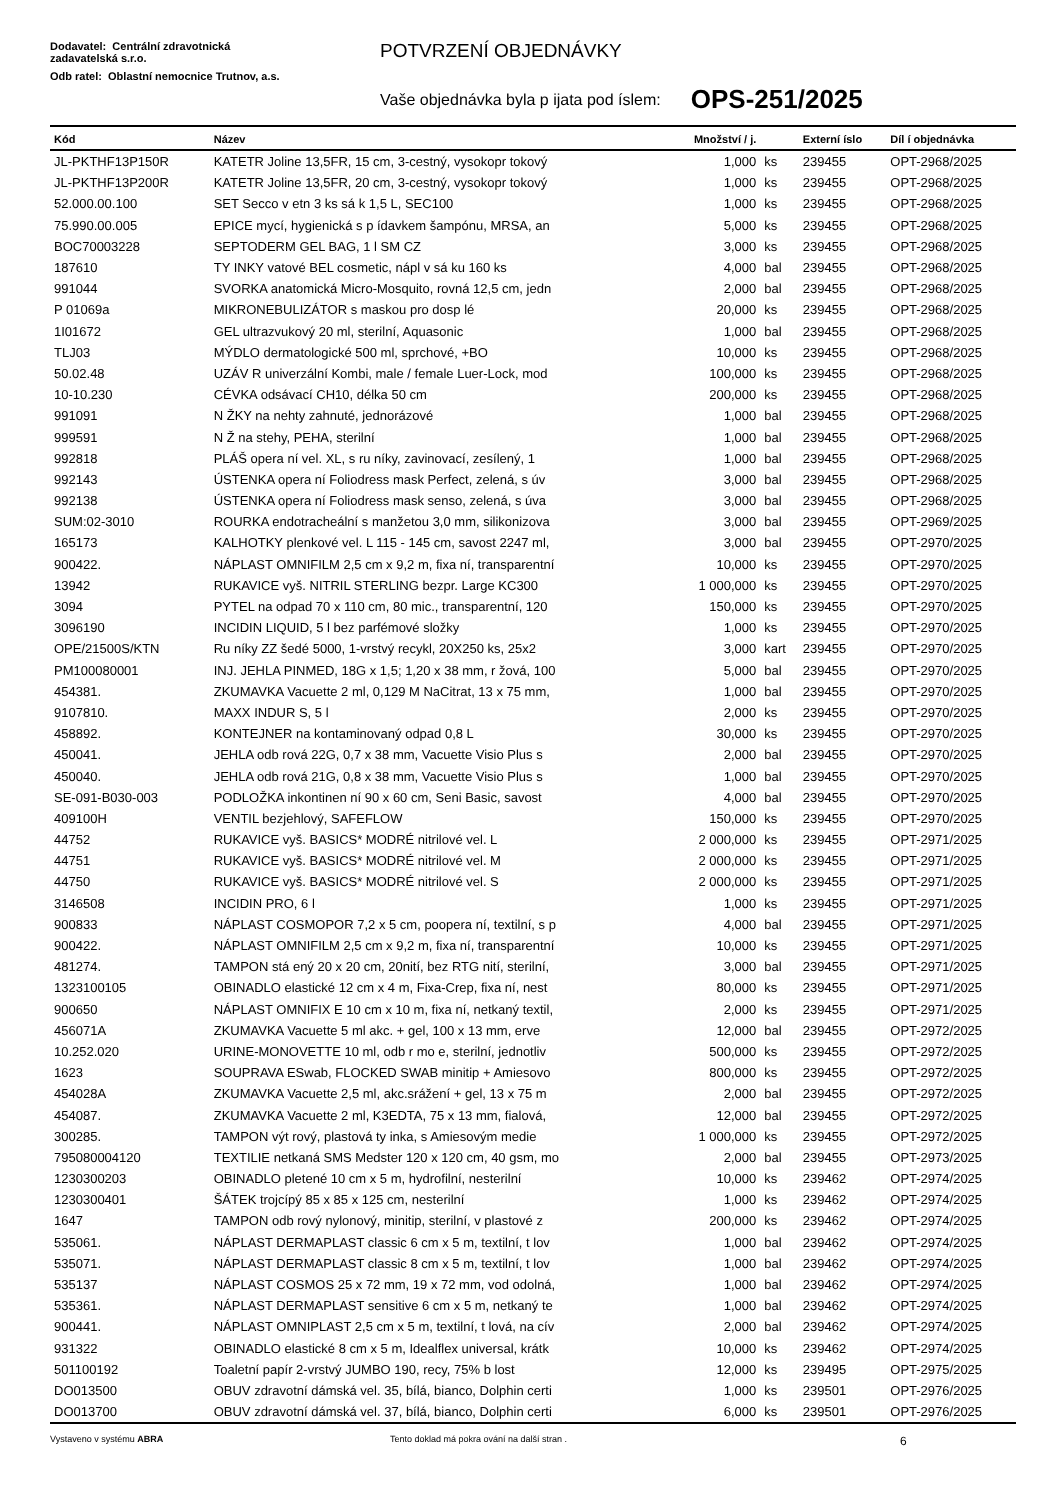Dodavatel: Centrální zdravotnická
zadavatelská s.r.o.
Odb ratel: Oblastní nemocnice Trutnov, a.s.
POTVRZENÍ OBJEDNÁVKY
Vaše objednávka byla p ijata pod íslem: OPS-251/2025
| Kód | Název | Množství / j. | | Externí íslo | Díl í objednávka |
| --- | --- | --- | --- | --- | --- |
| JL-PKTHF13P150R | KATETR Joline 13,5FR, 15 cm, 3-cestný, vysokopr tokový | 1,000 | ks | 239455 | OPT-2968/2025 |
| JL-PKTHF13P200R | KATETR Joline 13,5FR, 20 cm, 3-cestný, vysokopr tokový | 1,000 | ks | 239455 | OPT-2968/2025 |
| 52.000.00.100 | SET Secco v etn 3 ks sá k 1,5 L, SEC100 | 1,000 | ks | 239455 | OPT-2968/2025 |
| 75.990.00.005 | EPICE mycí, hygienická s p ídavkem šampónu, MRSA, an | 5,000 | ks | 239455 | OPT-2968/2025 |
| BOC70003228 | SEPTODERM GEL BAG, 1 l SM CZ | 3,000 | ks | 239455 | OPT-2968/2025 |
| 187610 | TY INKY vatové BEL cosmetic, nápl v sá ku 160 ks | 4,000 | bal | 239455 | OPT-2968/2025 |
| 991044 | SVORKA anatomická Micro-Mosquito, rovná 12,5 cm, jedn | 2,000 | bal | 239455 | OPT-2968/2025 |
| P 01069a | MIKRONEBULIZÁTOR s maskou pro dosp lé | 20,000 | ks | 239455 | OPT-2968/2025 |
| 1I01672 | GEL ultrazvukový 20 ml, sterilní, Aquasonic | 1,000 | bal | 239455 | OPT-2968/2025 |
| TLJ03 | MÝDLO dermatologické 500 ml, sprchové, +BO | 10,000 | ks | 239455 | OPT-2968/2025 |
| 50.02.48 | UZÁV R univerzální Kombi, male / female Luer-Lock, mod | 100,000 | ks | 239455 | OPT-2968/2025 |
| 10-10.230 | CÉVKA odsávací CH10, délka 50 cm | 200,000 | ks | 239455 | OPT-2968/2025 |
| 991091 | N ŽKY na nehty zahnuté, jednorázové | 1,000 | bal | 239455 | OPT-2968/2025 |
| 999591 | N Ž na stehy, PEHA, sterilní | 1,000 | bal | 239455 | OPT-2968/2025 |
| 992818 | PLÁŠ opera ní vel. XL, s ru níky, zavinovací, zesílený, 1 | 1,000 | bal | 239455 | OPT-2968/2025 |
| 992143 | ÚSTENKA opera ní Foliodress mask Perfect, zelená, s úv | 3,000 | bal | 239455 | OPT-2968/2025 |
| 992138 | ÚSTENKA opera ní Foliodress mask senso, zelená, s úva | 3,000 | bal | 239455 | OPT-2968/2025 |
| SUM:02-3010 | ROURKA endotracheální s manžetou 3,0 mm, silikonizova | 3,000 | bal | 239455 | OPT-2969/2025 |
| 165173 | KALHOTKY plenkové vel. L 115 - 145 cm, savost 2247 ml, | 3,000 | bal | 239455 | OPT-2970/2025 |
| 900422. | NÁPLAST OMNIFILM 2,5 cm x 9,2 m, fixa ní, transparentní | 10,000 | ks | 239455 | OPT-2970/2025 |
| 13942 | RUKAVICE vyš. NITRIL STERLING bezpr. Large KC300 | 1 000,000 | ks | 239455 | OPT-2970/2025 |
| 3094 | PYTEL na odpad 70 x 110 cm, 80 mic., transparentní, 120 | 150,000 | ks | 239455 | OPT-2970/2025 |
| 3096190 | INCIDIN LIQUID, 5 l bez parfémové složky | 1,000 | ks | 239455 | OPT-2970/2025 |
| OPE/21500S/KTN | Ru níky ZZ šedé 5000, 1-vrstvý recykl, 20X250 ks, 25x2 | 3,000 | kart | 239455 | OPT-2970/2025 |
| PM100080001 | INJ. JEHLA PINMED, 18G x 1,5; 1,20 x 38 mm, r žová, 100 | 5,000 | bal | 239455 | OPT-2970/2025 |
| 454381. | ZKUMAVKA Vacuette 2 ml, 0,129 M NaCitrat, 13 x 75 mm, | 1,000 | bal | 239455 | OPT-2970/2025 |
| 9107810. | MAXX INDUR S, 5 l | 2,000 | ks | 239455 | OPT-2970/2025 |
| 458892. | KONTEJNER na kontaminovaný odpad 0,8 L | 30,000 | ks | 239455 | OPT-2970/2025 |
| 450041. | JEHLA odb rová 22G, 0,7 x 38 mm, Vacuette Visio Plus s | 2,000 | bal | 239455 | OPT-2970/2025 |
| 450040. | JEHLA odb rová 21G, 0,8 x 38 mm, Vacuette Visio Plus s | 1,000 | bal | 239455 | OPT-2970/2025 |
| SE-091-B030-003 | PODLOŽKA inkontinen ní 90 x 60 cm, Seni Basic, savost | 4,000 | bal | 239455 | OPT-2970/2025 |
| 409100H | VENTIL bezjehlový, SAFEFLOW | 150,000 | ks | 239455 | OPT-2970/2025 |
| 44752 | RUKAVICE vyš. BASICS* MODRÉ nitrilové vel. L | 2 000,000 | ks | 239455 | OPT-2971/2025 |
| 44751 | RUKAVICE vyš. BASICS* MODRÉ nitrilové vel. M | 2 000,000 | ks | 239455 | OPT-2971/2025 |
| 44750 | RUKAVICE vyš. BASICS* MODRÉ nitrilové vel. S | 2 000,000 | ks | 239455 | OPT-2971/2025 |
| 3146508 | INCIDIN PRO, 6 l | 1,000 | ks | 239455 | OPT-2971/2025 |
| 900833 | NÁPLAST COSMOPOR 7,2 x 5 cm, poopera ní, textilní, s p | 4,000 | bal | 239455 | OPT-2971/2025 |
| 900422. | NÁPLAST OMNIFILM 2,5 cm x 9,2 m, fixa ní, transparentní | 10,000 | ks | 239455 | OPT-2971/2025 |
| 481274. | TAMPON stá ený 20 x 20 cm, 20nití, bez RTG nití, sterilní, | 3,000 | bal | 239455 | OPT-2971/2025 |
| 1323100105 | OBINADLO elastické 12 cm x 4 m, Fixa-Crep, fixa ní, nest | 80,000 | ks | 239455 | OPT-2971/2025 |
| 900650 | NÁPLAST OMNIFIX E 10 cm x 10 m, fixa ní, netkaný textil, | 2,000 | ks | 239455 | OPT-2971/2025 |
| 456071A | ZKUMAVKA Vacuette 5 ml akc. + gel, 100 x 13 mm, erve | 12,000 | bal | 239455 | OPT-2972/2025 |
| 10.252.020 | URINE-MONOVETTE 10 ml, odb r mo e, sterilní, jednotliv | 500,000 | ks | 239455 | OPT-2972/2025 |
| 1623 | SOUPRAVA ESwab, FLOCKED SWAB minitip + Amiesovo | 800,000 | ks | 239455 | OPT-2972/2025 |
| 454028A | ZKUMAVKA Vacuette 2,5 ml, akc.srážení + gel, 13 x 75 m | 2,000 | bal | 239455 | OPT-2972/2025 |
| 454087. | ZKUMAVKA Vacuette 2 ml, K3EDTA, 75 x 13 mm, fialová, | 12,000 | bal | 239455 | OPT-2972/2025 |
| 300285. | TAMPON výt rový, plastová ty inka, s Amiesovým medie | 1 000,000 | ks | 239455 | OPT-2972/2025 |
| 795080004120 | TEXTILIE netkaná SMS Medster 120 x 120 cm, 40 gsm, mo | 2,000 | bal | 239455 | OPT-2973/2025 |
| 1230300203 | OBINADLO pletené 10 cm x 5 m, hydrofilní, nesterilní | 10,000 | ks | 239462 | OPT-2974/2025 |
| 1230300401 | ŠÁTEK trojcípý 85 x 85 x 125 cm, nesterilní | 1,000 | ks | 239462 | OPT-2974/2025 |
| 1647 | TAMPON odb rový nylonový, minitip, sterilní, v plastové z | 200,000 | ks | 239462 | OPT-2974/2025 |
| 535061. | NÁPLAST DERMAPLAST classic 6 cm x 5 m, textilní, t lov | 1,000 | bal | 239462 | OPT-2974/2025 |
| 535071. | NÁPLAST DERMAPLAST classic 8 cm x 5 m, textilní, t lov | 1,000 | bal | 239462 | OPT-2974/2025 |
| 535137 | NÁPLAST COSMOS 25 x 72 mm, 19 x 72 mm, vod odolná, | 1,000 | bal | 239462 | OPT-2974/2025 |
| 535361. | NÁPLAST DERMAPLAST sensitive 6 cm x 5 m, netkaný te | 1,000 | bal | 239462 | OPT-2974/2025 |
| 900441. | NÁPLAST OMNIPLAST 2,5 cm x 5 m, textilní, t lová, na cív | 2,000 | bal | 239462 | OPT-2974/2025 |
| 931322 | OBINADLO elastické 8 cm x 5 m, Idealflex universal, krátk | 10,000 | ks | 239462 | OPT-2974/2025 |
| 501100192 | Toaletní papír 2-vrstvý JUMBO 190, recy, 75% b lost | 12,000 | ks | 239495 | OPT-2975/2025 |
| DO013500 | OBUV zdravotní dámská vel. 35, bílá, bianco, Dolphin certi | 1,000 | ks | 239501 | OPT-2976/2025 |
| DO013700 | OBUV zdravotní dámská vel. 37, bílá, bianco, Dolphin certi | 6,000 | ks | 239501 | OPT-2976/2025 |
Vystaveno v systému ABRA Tento doklad má pokra ování na další stran .
6